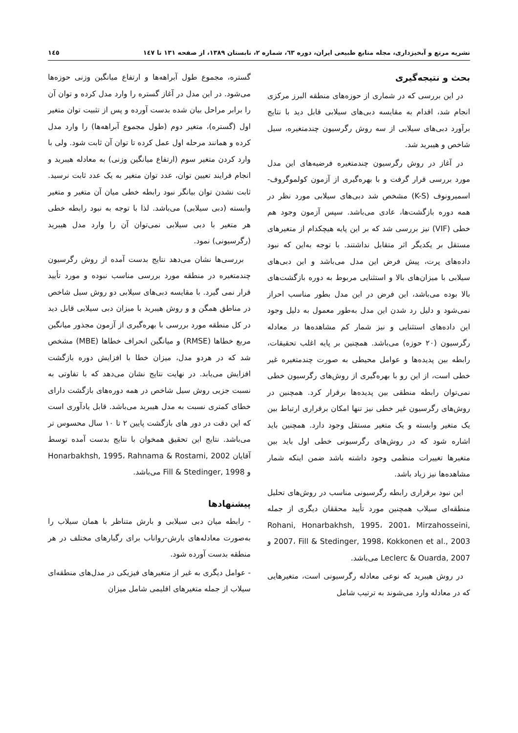نشریه مرتع و آبخیزداری، مجله منابع طبیعی ایران، دوره ٦٣، شماره ٢، تابستان ١٣٨٩، از صفحه ١٣١ تا ١٤٧ ١٤٥
بحث و نتیجه‌گیری
در این بررسی که در شماری از حوزه‌های منطقه البرز مرکزی انجام شد، اقدام به مقایسه دبی‌های سیلابی قابل دید با نتایج برآورد دبی‌های سیلابی از سه روش رگرسیون چندمتغیره، سیل شاخص و هیبرید شد.
در آغاز در روش رگرسیون چندمتغیره فرضیه‌های این مدل مورد بررسی قرار گرفت و با بهره‌گیری از آزمون کولموگروف-اسمیرونوف (K-S) مشخص شد دبی‌های سیلابی مورد نظر در همه دوره بازگشت‌ها، عادی می‌باشد. سپس آزمون وجود هم خطی (VIF) نیز بررسی شد که بر این پایه هیچکدام از متغیرهای مستقل بر یکدیگر اثر متقابل نداشتند. با توجه به‌این که نبود داده‌های پرت، پیش فرض این مدل می‌باشد و این دبی‌های سیلابی با میزان‌های بالا و استثنایی مربوط به دوره بازگشت‌های بالا بوده می‌باشد، این فرض در این مدل بطور مناسب احراز نمی‌شود و دلیل رد شدن این مدل به‌طور معمول به دلیل وجود این داده‌های استثنایی و نیز شمار کم مشاهده‌ها در معادله رگرسیون (٢٠ حوزه) می‌باشد. همچنین بر پایه اغلب تحقیقات، رابطه بین پدیده‌ها و عوامل محیطی به صورت چندمتغیره غیر خطی است، از این رو با بهره‌گیری از روش‌های رگرسیون خطی نمی‌توان رابطه منطقی بین پدیده‌ها برقرار کرد. همچنین در روش‌های رگرسیون غیر خطی نیز تنها امکان برقراری ارتباط بین یک متغیر وابسته و یک متغیر مستقل وجود دارد. همچنین باید اشاره شود که در روش‌های رگرسیونی خطی اول باید بین متغیرها تغییرات منظمی وجود داشته باشد ضمن اینکه شمار مشاهده‌ها نیز زیاد باشد.
این نبود برقراری رابطه رگرسیونی مناسب در روش‌های تحلیل منطقه‌ای سیلاب همچنین مورد تأیید محققان دیگری از جمله Rohani, Honarbakhsh, 1995، 2001، Mirzahosseini, 2007، Fill & Stedinger, 1998، Kokkonen et al., 2003 و Leclerc & Ouarda, 2007 می‌باشد.
در روش هیبرید که نوعی معادله رگرسیونی است، متغیرهایی که در معادله وارد می‌شوند به ترتیب شامل
گستره، مجموع طول آبراهه‌ها و ارتفاع میانگین وزنی حوزه‌ها می‌شود. در این مدل در آغاز گستره را وارد مدل کرده و توان آن را برابر مراحل بیان شده بدست آورده و پس از تثبیت توان متغیر اول (گستره)، متغیر دوم (طول مجموع آبراهه‌ها) را وارد مدل کرده و همانند مرحله اول عمل کرده تا توان آن ثابت شود. ولی با وارد کردن متغیر سوم (ارتفاع میانگین وزنی) به معادله هیبرید و انجام فرایند تعیین توان، عدد توان متغیر به یک عدد ثابت نرسید. ثابت نشدن توان بیانگر نبود رابطه خطی میان آن متغیر و متغیر وابسته (دبی سیلابی) می‌باشد. لذا با توجه به نبود رابطه خطی هر متغیر با دبی سیلابی نمی‌توان آن را وارد مدل هیبرید (رگرسیونی) نمود.
بررسی‌ها نشان می‌دهد نتایج بدست آمده از روش رگرسیون چندمتغیره در منطقه مورد بررسی مناسب نبوده و مورد تأیید قرار نمی گیرد. با مقایسه دبی‌های سیلابی دو روش سیل شاخص در مناطق همگن و و روش هیبرید با میزان دبی سیلابی قابل دید در کل منطقه مورد بررسی با بهره‌گیری از آزمون مجذور میانگین مربع خطاها (RMSE) و میانگین انحراف خطاها (MBE) مشخص شد که در هردو مدل، میزان خطا با افزایش دوره بازگشت افزایش می‌یابد. در نهایت نتایج نشان می‌دهد که با تفاوتی به نسبت جزیی روش سیل شاخص در همه دوره‌های بازگشت دارای خطای کمتری نسبت به مدل هیبرید می‌باشد. قابل یادآوری است که این دقت در دور های بازگشت پایین ٢ تا ١٠ سال محسوس تر می‌باشد. نتایج این تحقیق همخوان با نتایج بدست آمده توسط آقایان Honarbakhsh, 1995، Rahnama & Rostami, 2002 و Fill & Stedinger, 1998 می‌باشد.
پیشنهادها
- رابطه میان دبی سیلابی و بارش متناظر با همان سیلاب را به‌صورت معادله‌های بارش-رواناب برای رگبارهای مختلف در هر منطقه بدست آورده شود.
- عوامل دیگری به غیر از متغیرهای فیزیکی در مدل‌های منطقه‌ای سیلاب از جمله متغیرهای اقلیمی شامل میزان